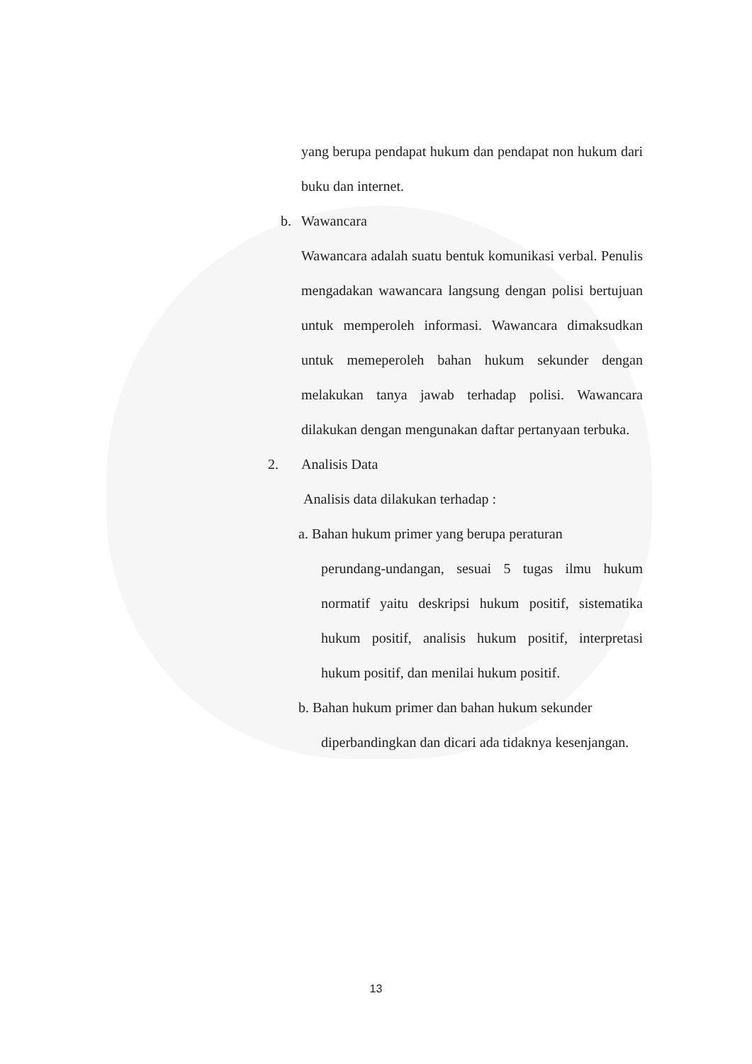yang berupa pendapat hukum dan pendapat non hukum dari buku dan internet.
b. Wawancara
Wawancara adalah suatu bentuk komunikasi verbal. Penulis mengadakan wawancara langsung dengan polisi bertujuan untuk memperoleh informasi. Wawancara dimaksudkan untuk memeperoleh bahan hukum sekunder dengan melakukan tanya jawab terhadap polisi. Wawancara dilakukan dengan mengunakan daftar pertanyaan terbuka.
2. Analisis Data
Analisis data dilakukan terhadap :
a. Bahan hukum primer yang berupa peraturan
perundang-undangan, sesuai 5 tugas ilmu hukum normatif yaitu deskripsi hukum positif, sistematika hukum positif, analisis hukum positif, interpretasi hukum positif, dan menilai hukum positif.
b. Bahan hukum primer dan bahan hukum sekunder
diperbandingkan dan dicari ada tidaknya kesenjangan.
13